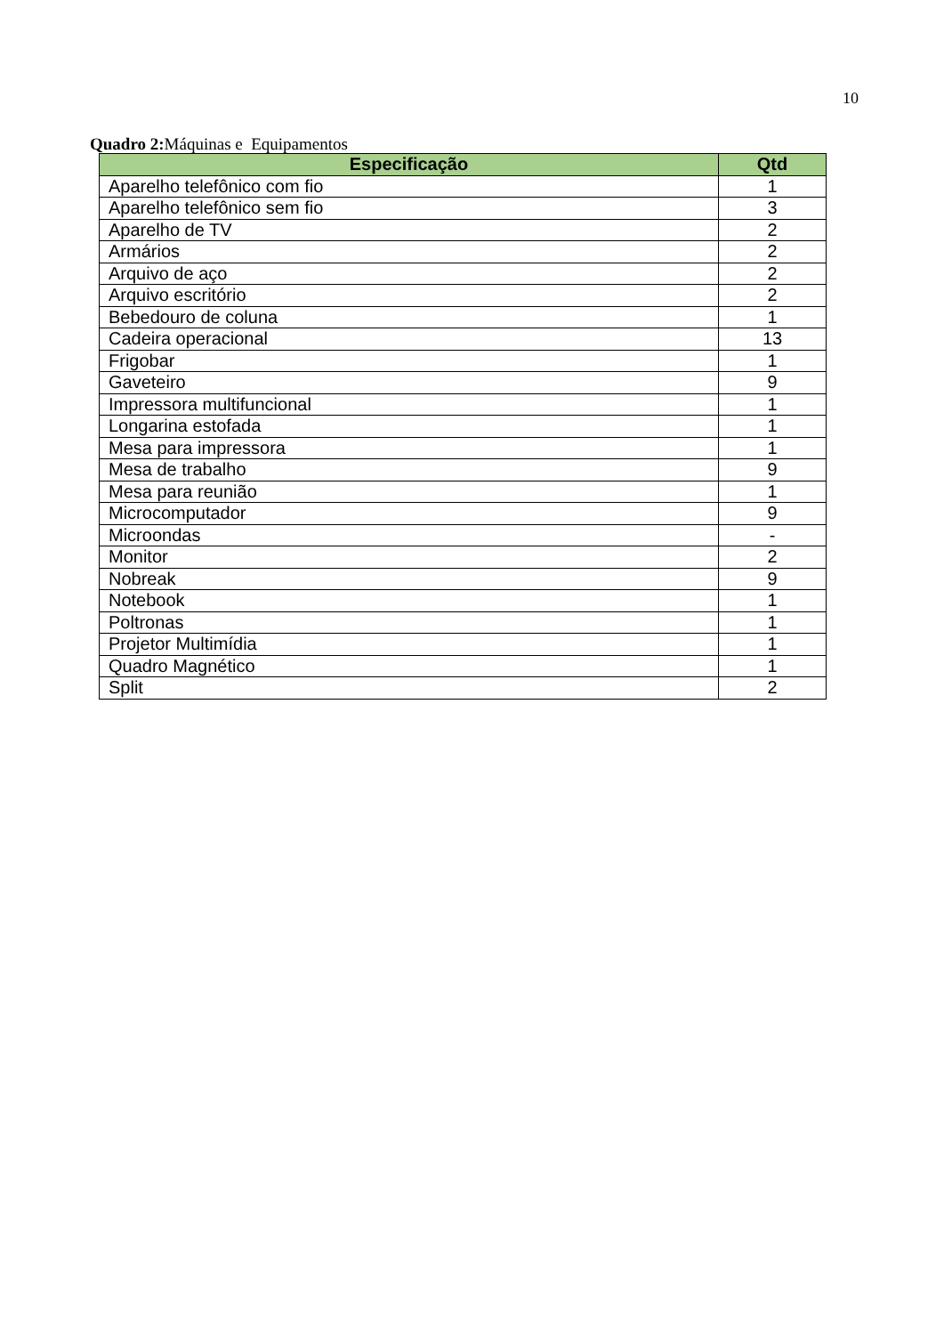10
Quadro 2: Máquinas e Equipamentos
| Especificação | Qtd |
| --- | --- |
| Aparelho telefônico com fio | 1 |
| Aparelho telefônico sem fio | 3 |
| Aparelho de TV | 2 |
| Armários | 2 |
| Arquivo de aço | 2 |
| Arquivo escritório | 2 |
| Bebedouro de coluna | 1 |
| Cadeira operacional | 13 |
| Frigobar | 1 |
| Gaveteiro | 9 |
| Impressora multifuncional | 1 |
| Longarina estofada | 1 |
| Mesa para impressora | 1 |
| Mesa de trabalho | 9 |
| Mesa para reunião | 1 |
| Microcomputador | 9 |
| Microondas | - |
| Monitor | 2 |
| Nobreak | 9 |
| Notebook | 1 |
| Poltronas | 1 |
| Projetor Multimídia | 1 |
| Quadro Magnético | 1 |
| Split | 2 |